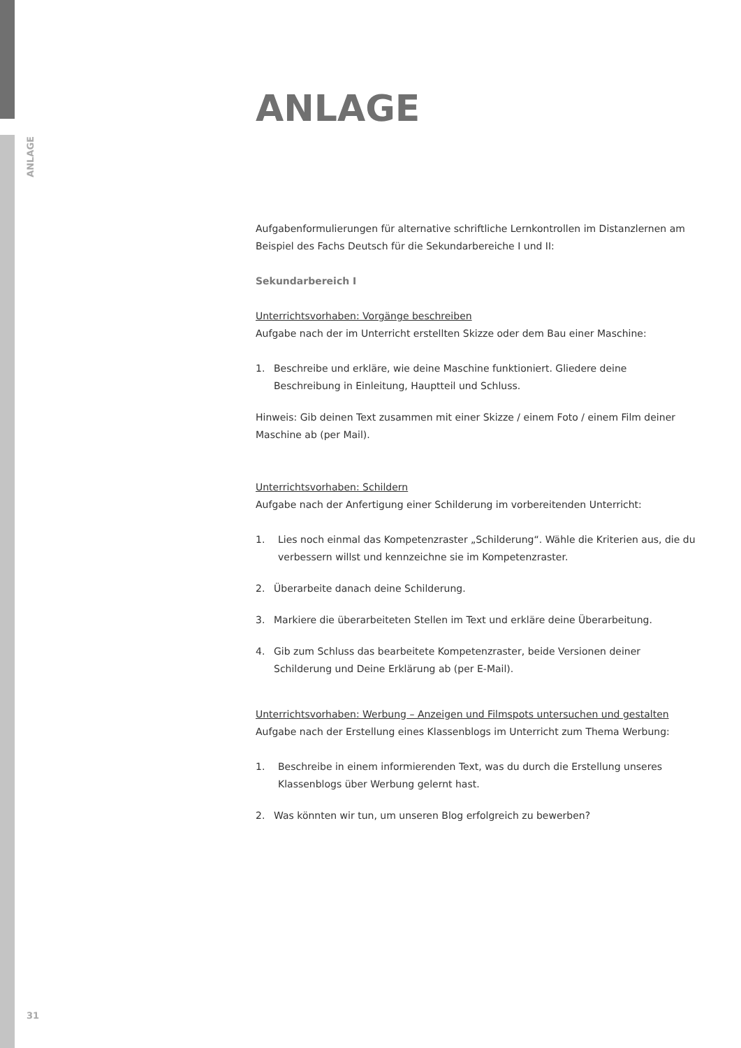ANLAGE
ANLAGE
Aufgabenformulierungen für alternative schriftliche Lernkontrollen im Distanzlernen am Beispiel des Fachs Deutsch für die Sekundarbereiche I und II:
Sekundarbereich I
Unterrichtsvorhaben: Vorgänge beschreiben
Aufgabe nach der im Unterricht erstellten Skizze oder dem Bau einer Maschine:
1. Beschreibe und erkläre, wie deine Maschine funktioniert. Gliedere deine Beschreibung in Einleitung, Hauptteil und Schluss.
Hinweis: Gib deinen Text zusammen mit einer Skizze / einem Foto / einem Film deiner Maschine ab (per Mail).
Unterrichtsvorhaben: Schildern
Aufgabe nach der Anfertigung einer Schilderung im vorbereitenden Unterricht:
1. Lies noch einmal das Kompetenzraster „Schilderung“. Wähle die Kriterien aus, die du verbessern willst und kennzeichne sie im Kompetenzraster.
2. Überarbeite danach deine Schilderung.
3. Markiere die überarbeiteten Stellen im Text und erkläre deine Überarbeitung.
4. Gib zum Schluss das bearbeitete Kompetenzraster, beide Versionen deiner Schilderung und Deine Erklärung ab (per E-Mail).
Unterrichtsvorhaben: Werbung – Anzeigen und Filmspots untersuchen und gestalten
Aufgabe nach der Erstellung eines Klassenblogs im Unterricht zum Thema Werbung:
1. Beschreibe in einem informierenden Text, was du durch die Erstellung unseres Klassenblogs über Werbung gelernt hast.
2. Was könnten wir tun, um unseren Blog erfolgreich zu bewerben?
31